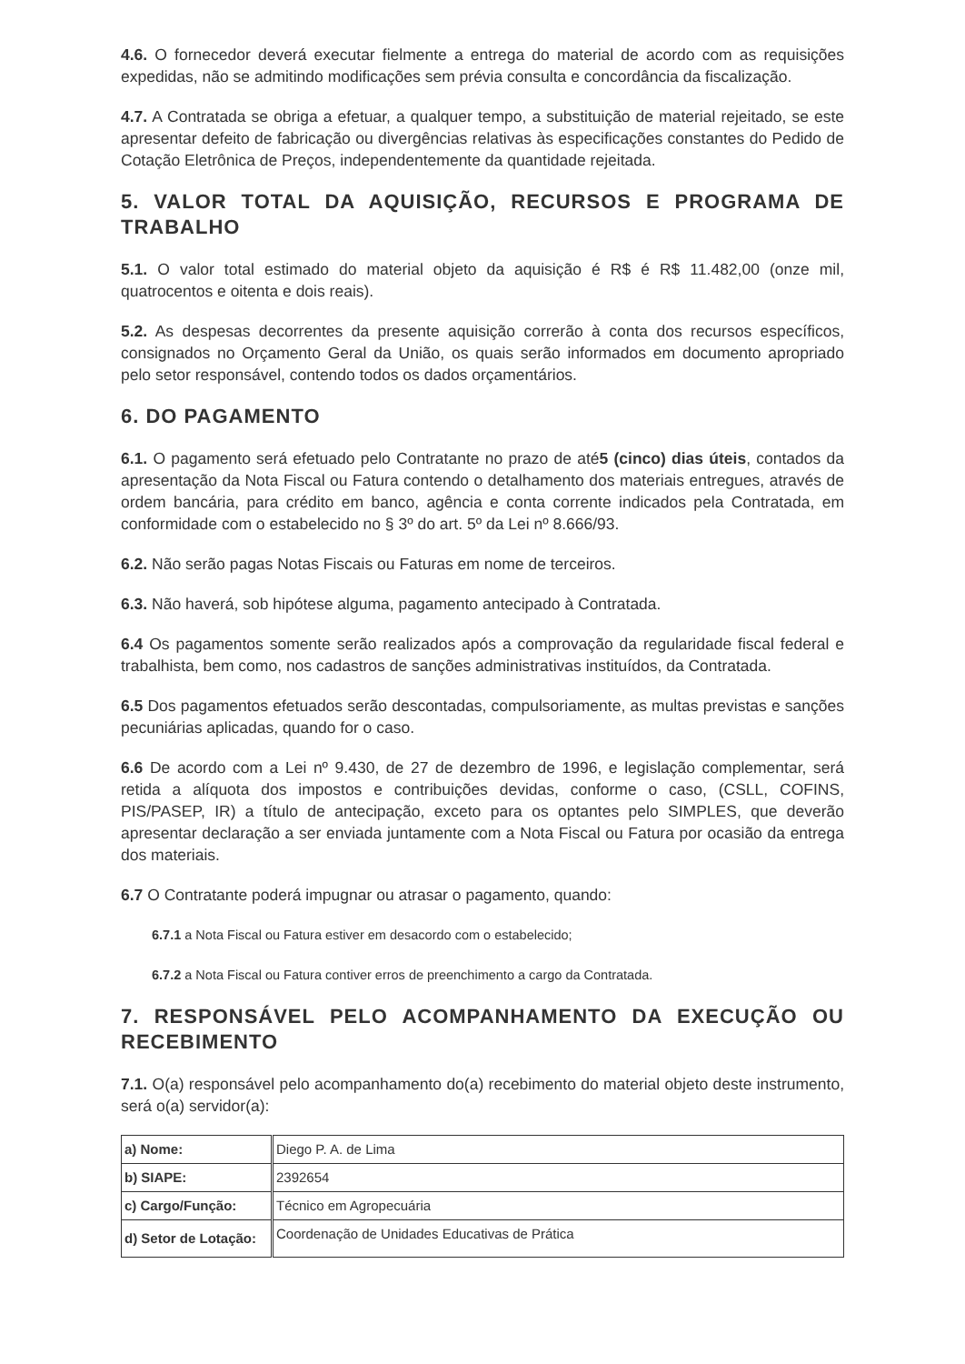4.6. O fornecedor deverá executar fielmente a entrega do material de acordo com as requisições expedidas, não se admitindo modificações sem prévia consulta e concordância da fiscalização.
4.7. A Contratada se obriga a efetuar, a qualquer tempo, a substituição de material rejeitado, se este apresentar defeito de fabricação ou divergências relativas às especificações constantes do Pedido de Cotação Eletrônica de Preços, independentemente da quantidade rejeitada.
5. VALOR TOTAL DA AQUISIÇÃO, RECURSOS E PROGRAMA DE TRABALHO
5.1. O valor total estimado do material objeto da aquisição é R$ é R$ 11.482,00 (onze mil, quatrocentos e oitenta e dois reais).
5.2. As despesas decorrentes da presente aquisição correrão à conta dos recursos específicos, consignados no Orçamento Geral da União, os quais serão informados em documento apropriado pelo setor responsável, contendo todos os dados orçamentários.
6. DO PAGAMENTO
6.1. O pagamento será efetuado pelo Contratante no prazo de até5 (cinco) dias úteis, contados da apresentação da Nota Fiscal ou Fatura contendo o detalhamento dos materiais entregues, através de ordem bancária, para crédito em banco, agência e conta corrente indicados pela Contratada, em conformidade com o estabelecido no § 3º do art. 5º da Lei nº 8.666/93.
6.2. Não serão pagas Notas Fiscais ou Faturas em nome de terceiros.
6.3. Não haverá, sob hipótese alguma, pagamento antecipado à Contratada.
6.4 Os pagamentos somente serão realizados após a comprovação da regularidade fiscal federal e trabalhista, bem como, nos cadastros de sanções administrativas instituídos, da Contratada.
6.5 Dos pagamentos efetuados serão descontadas, compulsoriamente, as multas previstas e sanções pecuniárias aplicadas, quando for o caso.
6.6 De acordo com a Lei nº 9.430, de 27 de dezembro de 1996, e legislação complementar, será retida a alíquota dos impostos e contribuições devidas, conforme o caso, (CSLL, COFINS, PIS/PASEP, IR) a título de antecipação, exceto para os optantes pelo SIMPLES, que deverão apresentar declaração a ser enviada juntamente com a Nota Fiscal ou Fatura por ocasião da entrega dos materiais.
6.7 O Contratante poderá impugnar ou atrasar o pagamento, quando:
6.7.1 a Nota Fiscal ou Fatura estiver em desacordo com o estabelecido;
6.7.2 a Nota Fiscal ou Fatura contiver erros de preenchimento a cargo da Contratada.
7. RESPONSÁVEL PELO ACOMPANHAMENTO DA EXECUÇÃO OU RECEBIMENTO
7.1. O(a) responsável pelo acompanhamento do(a) recebimento do material objeto deste instrumento, será o(a) servidor(a):
| a) Nome: | Diego P. A. de Lima |
| b) SIAPE: | 2392654 |
| c) Cargo/Função: | Técnico em Agropecuária |
| d) Setor de Lotação: | Coordenação de Unidades Educativas de Prática |